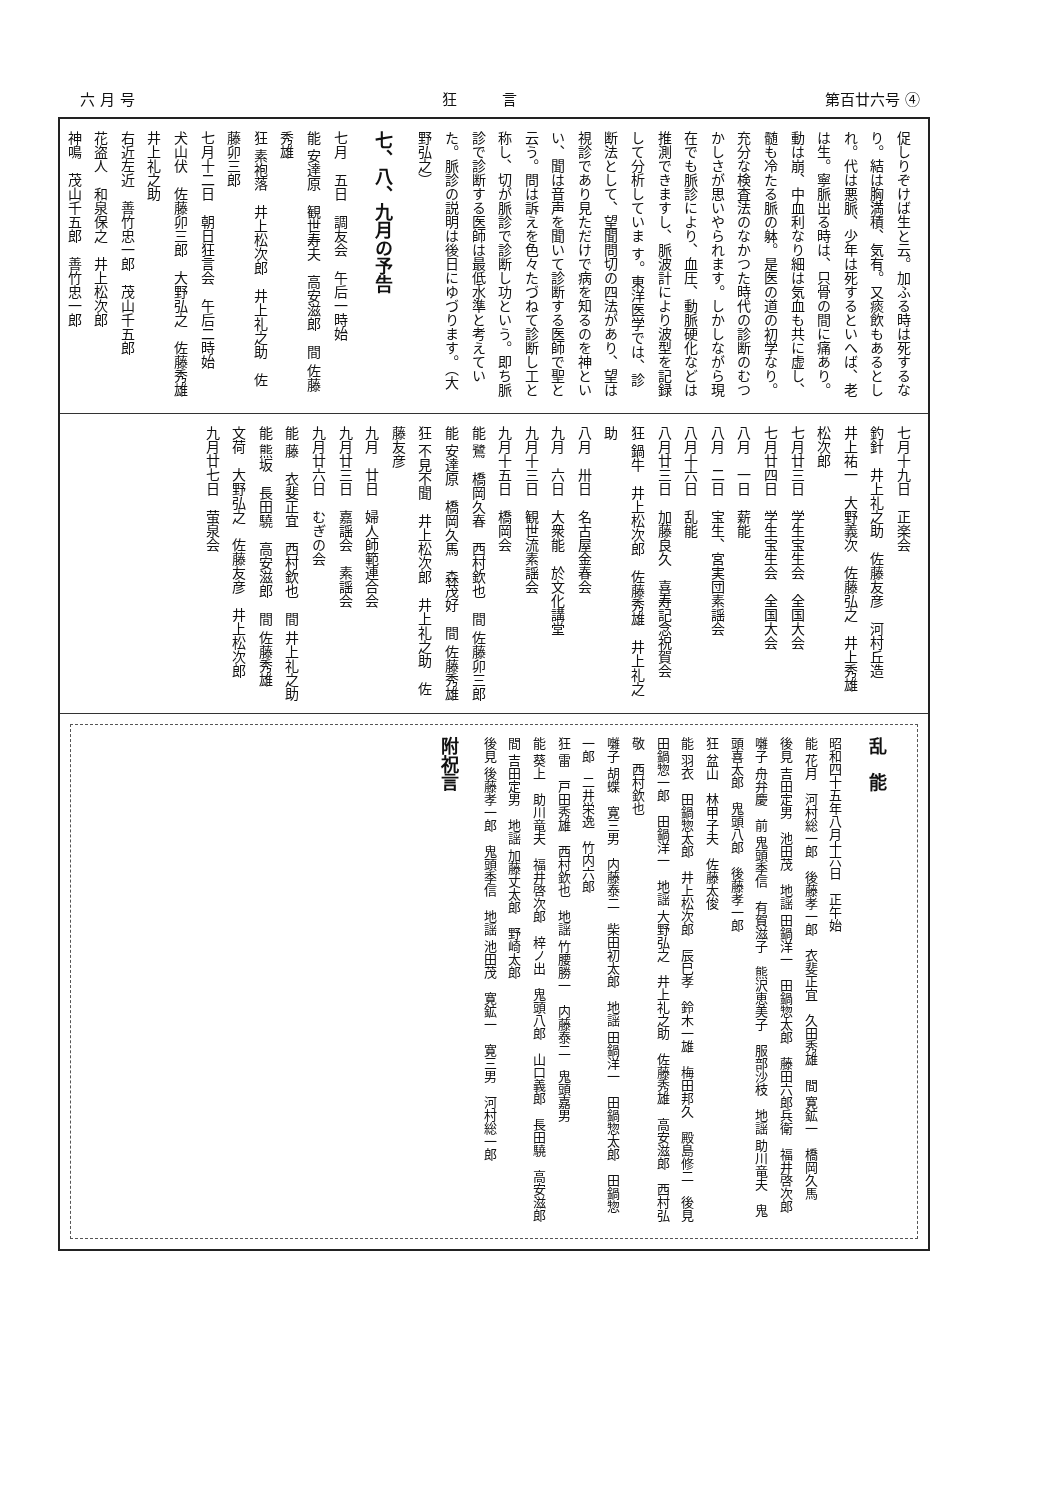六 月 号 狂　　　言 第百廿六号 ④
促しりぞけば生と云。加ふる時は死するなり。結は胸満積、気有。又痰飲もあるとしれ。代は悪脈、少年は死するといへば、老は生。寧脈出る時は、只骨の間に痛あり。動は崩、中血利なり細は気血も共に虚し、髄も冷たる脈の躰。是医の道の初学なり。
充分な検査法のなかつた時代の診断のむつかしさが思いやられます。しかしながら現在でも脈診により、血圧、動脈硬化などは推測できますし、脈波計により波型を記録して分析していま す。東洋医学では、診断法として、望聞問切の四法があり、望は視診であり見ただけで病を知るのを神といい、聞は音声を聞いて診断する医師で聖と云う。問は訴えを色々たづねて診断し工と称し、切が脈診で診断し功という。即ち脈診で診断する医師は最低水準と考えていた。脈診の説明は後日にゆづります。（大野弘之）
七、八、九月の予告
七月　五日　調友会　午后一時始
能 安達原　観世寿夫　高安滋郎　間 佐藤秀雄
狂 素袍落　井上松次郎　井上礼之助　佐藤卯三郎
七月十二日　朝日狂言会　午后二時始
犬山伏　佐藤卯三郎　大野弘之　佐藤秀雄　井上礼之助
右近左近　善竹忠一郎　茂山千五郎
花盗人　和泉保之　井上松次郎
神鳴　茂山千五郎　善竹忠一郎
七月十九日　正楽会
釣針　井上礼之助　佐藤友彦　河村丘造　井上祐一　大野義次　佐藤弘之　井上秀雄　松次郎
七月廿三日　学生宝生会　全国大会
七月廿四日　学生宝生会　全国大会
八月　一日　薪能
八月　二日　宝生、宮実団素謡会
八月十六日　乱能
八月廿三日　加藤良久　喜寿記念祝賀会
狂 鍋牛　井上松次郎　佐藤秀雄　井上礼之助
八月　卅日　名古屋金春会
九月　六日　大衆能　於文化講堂
九月十三日　観世流素謡会
九月十五日　橋岡会
能 鷺　橋岡久春　西村欽也　間 佐藤卯三郎
能 安達原　橋岡久馬　森茂好　間 佐藤秀雄
狂 不見不聞　井上松次郎　井上礼之助　佐藤友彦
九月　廿日　婦人師範連合会
九月廿三日　嘉謡会　素謡会
九月廿六日　むぎの会
能 藤　衣斐正宜　西村欽也　間 井上礼之助
能 熊坂　長田驍　高安滋郎　間 佐藤秀雄
文荷　大野弘之　佐藤友彦　井上松次郎
九月廿七日　萤泉会
乱　能
昭和四十五年八月十六日　正午始
能 花月　河村総一郎　後藤孝一郎　衣斐正宜　久田秀雄　間 寛鉱一　橋岡久馬
後見 吉田定男　池田茂　地謡 田鍋洋一　田鍋惣太郎　藤田六郎兵衛　福井啓次郎
囃子 舟弁慶　前 鬼頭季信　有賀滋子　熊沢恵美子　服部沙枝　地謡 助川竜夫　鬼頭喜太郎　鬼頭八郎　後藤孝一郎
狂 盆山　林甲子夫　佐藤太俊
能 羽衣　田鍋惣太郎　井上松次郎　辰巳孝　鈴木一雄　梅田邦久　殿島修二　後見 田鍋惣一郎　田鍋洋一　地謡 大野弘之　井上礼之助　佐藤秀雄　高安滋郎　西村弘敬　西村欽也
囃子 胡蝶　寛三男　内藤泰二　柴田初太郎　地謡 田鍋洋一　田鍋惣太郎　田鍋惣一郎　二井栄逸　竹内六郎
狂 雷　戸田秀雄　西村欽也　地謡 竹腰勝一　内藤泰二　鬼頭嘉男
能 葵上　助川竜夫　福井啓次郎　梓ノ出　鬼頭八郎　山口義郎　長田驍　高安滋郎　間 吉田定男　地謡 加藤丈太郎　野崎太郎
後見 後藤孝一郎　鬼頭季信　地謡 池田茂　寛鉱一　寛三男　河村総一郎
附祝言